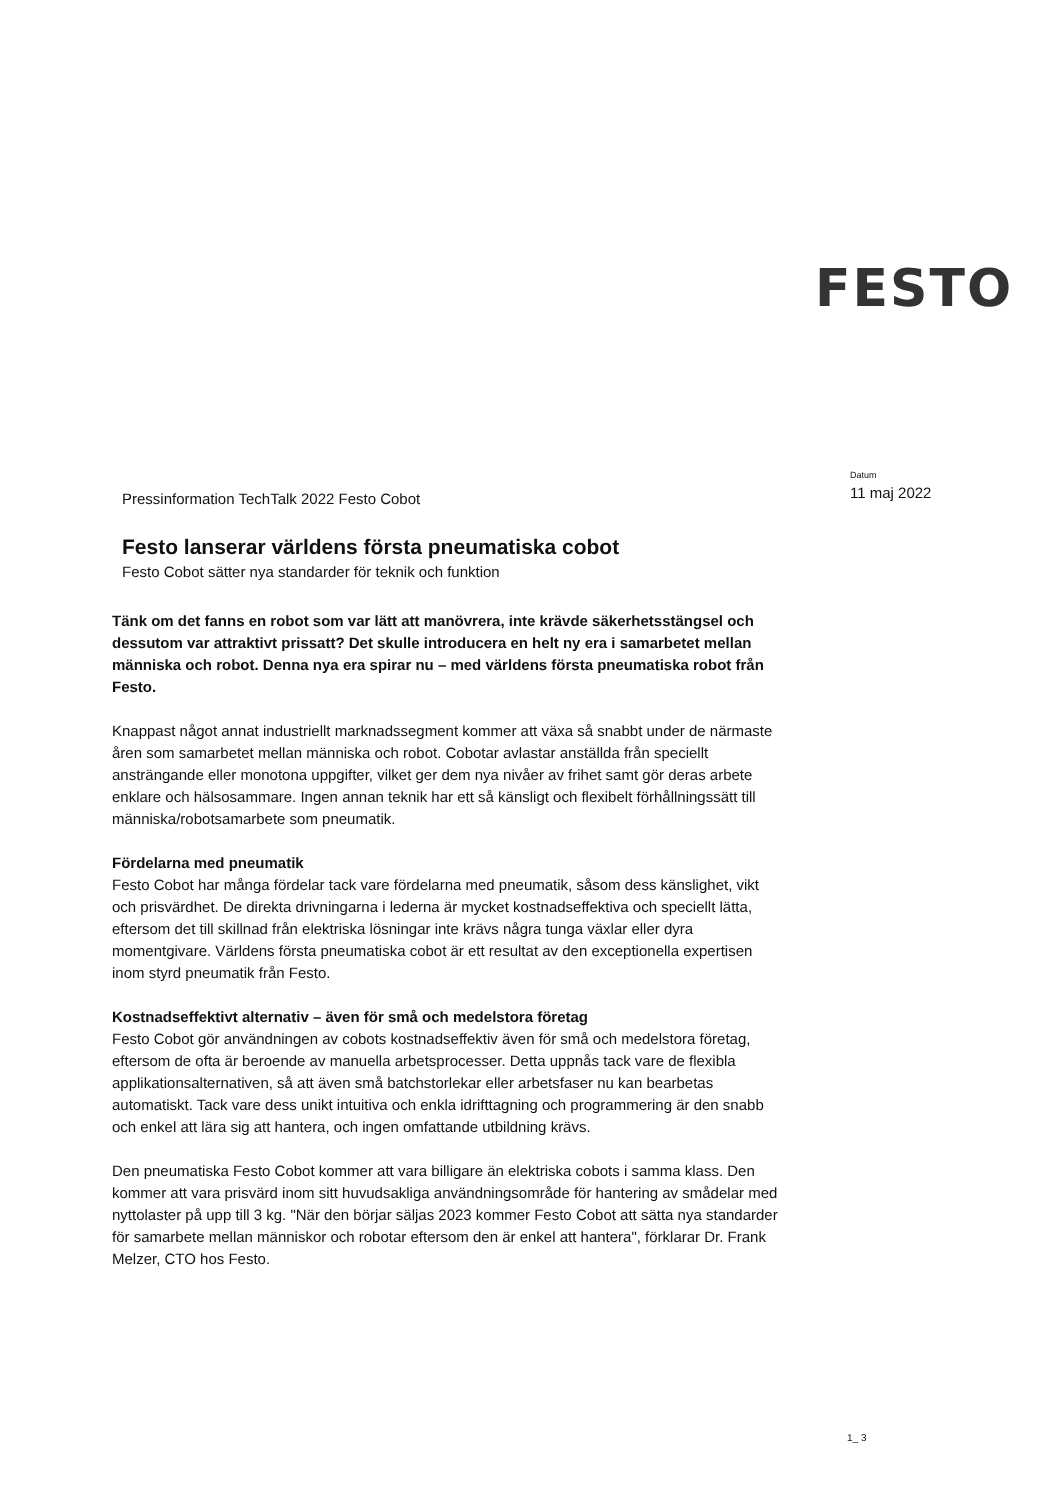FESTO
Pressinformation TechTalk 2022 Festo Cobot
Datum
11 maj 2022
Festo lanserar världens första pneumatiska cobot
Festo Cobot sätter nya standarder för teknik och funktion
Tänk om det fanns en robot som var lätt att manövrera, inte krävde säkerhetsstängsel och dessutom var attraktivt prissatt? Det skulle introducera en helt ny era i samarbetet mellan människa och robot. Denna nya era spirar nu – med världens första pneumatiska robot från Festo.
Knappast något annat industriellt marknadssegment kommer att växa så snabbt under de närmaste åren som samarbetet mellan människa och robot. Cobotar avlastar anställda från speciellt ansträngande eller monotona uppgifter, vilket ger dem nya nivåer av frihet samt gör deras arbete enklare och hälsosammare. Ingen annan teknik har ett så känsligt och flexibelt förhållningssätt till människa/robotsamarbete som pneumatik.
Fördelarna med pneumatik
Festo Cobot har många fördelar tack vare fördelarna med pneumatik, såsom dess känslighet, vikt och prisvärdhet. De direkta drivningarna i lederna är mycket kostnadseffektiva och speciellt lätta, eftersom det till skillnad från elektriska lösningar inte krävs några tunga växlar eller dyra momentgivare. Världens första pneumatiska cobot är ett resultat av den exceptionella expertisen inom styrd pneumatik från Festo.
Kostnadseffektivt alternativ – även för små och medelstora företag
Festo Cobot gör användningen av cobots kostnadseffektiv även för små och medelstora företag, eftersom de ofta är beroende av manuella arbetsprocesser. Detta uppnås tack vare de flexibla applikationsalternativen, så att även små batchstorlekar eller arbetsfaser nu kan bearbetas automatiskt. Tack vare dess unikt intuitiva och enkla idrifttagning och programmering är den snabb och enkel att lära sig att hantera, och ingen omfattande utbildning krävs.
Den pneumatiska Festo Cobot kommer att vara billigare än elektriska cobots i samma klass. Den kommer att vara prisvärd inom sitt huvudsakliga användningsområde för hantering av smådelar med nyttolaster på upp till 3 kg. "När den börjar säljas 2023 kommer Festo Cobot att sätta nya standarder för samarbete mellan människor och robotar eftersom den är enkel att hantera", förklarar Dr. Frank Melzer, CTO hos Festo.
1_ 3